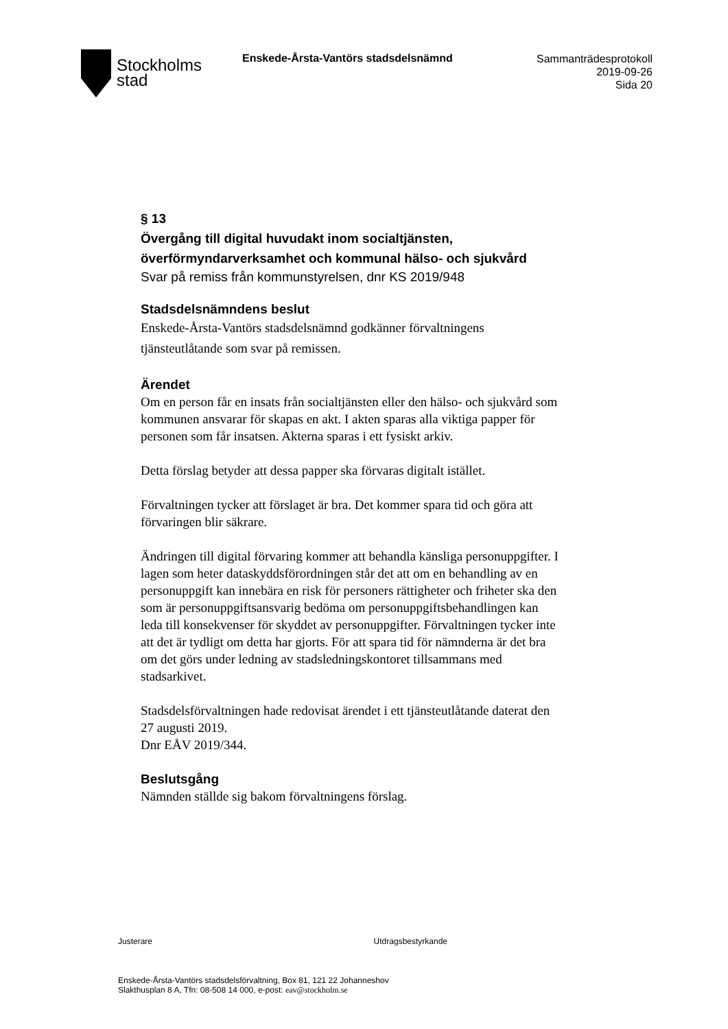Stockholms
stad
Enskede-Årsta-Vantörs stadsdelsnämnd
Sammanträdesprotokoll
2019-09-26
Sida 20
§ 13
Övergång till digital huvudakt inom socialtjänsten, överförmyndarverksamhet och kommunal hälso- och sjukvård
Svar på remiss från kommunstyrelsen, dnr KS 2019/948
Stadsdelsnämndens beslut
Enskede-Årsta-Vantörs stadsdelsnämnd godkänner förvaltningens tjänsteutlåtande som svar på remissen.
Ärendet
Om en person får en insats från socialtjänsten eller den hälso- och sjukvård som kommunen ansvarar för skapas en akt. I akten sparas alla viktiga papper för personen som får insatsen. Akterna sparas i ett fysiskt arkiv.
Detta förslag betyder att dessa papper ska förvaras digitalt istället.
Förvaltningen tycker att förslaget är bra. Det kommer spara tid och göra att förvaringen blir säkrare.
Ändringen till digital förvaring kommer att behandla känsliga personuppgifter. I lagen som heter dataskyddsförordningen står det att om en behandling av en personuppgift kan innebära en risk för personers rättigheter och friheter ska den som är personuppgiftsansvarig bedöma om personuppgiftsbehandlingen kan leda till konsekvenser för skyddet av personuppgifter. Förvaltningen tycker inte att det är tydligt om detta har gjorts. För att spara tid för nämnderna är det bra om det görs under ledning av stadsledningskontoret tillsammans med stadsarkivet.
Stadsdelsförvaltningen hade redovisat ärendet i ett tjänsteutlåtande daterat den 27 augusti 2019.
Dnr EÅV 2019/344.
Beslutsgång
Nämnden ställde sig bakom förvaltningens förslag.
Justerare Utdragsbestyrkande
Enskede-Årsta-Vantörs stadsdelsförvaltning, Box 81, 121 22 Johanneshov
Slakthusplan 8 A, Tfn: 08-508 14 000, e-post: eav@stockholm.se